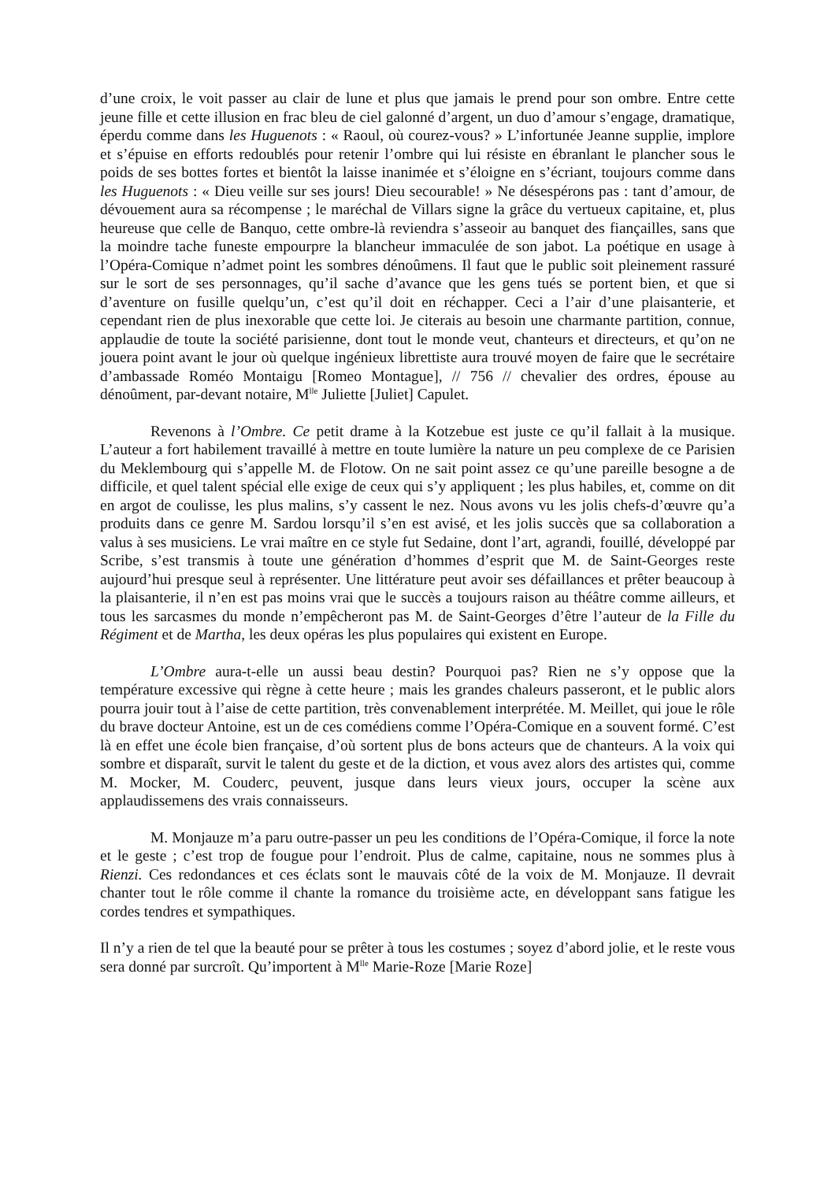d’une croix, le voit passer au clair de lune et plus que jamais le prend pour son ombre. Entre cette jeune fille et cette illusion en frac bleu de ciel galonné d’argent, un duo d’amour s’engage, dramatique, éperdu comme dans les Huguenots : « Raoul, où courez-vous? » L’infortunée Jeanne supplie, implore et s’épuise en efforts redoublés pour retenir l’ombre qui lui résiste en ébranlant le plancher sous le poids de ses bottes fortes et bientôt la laisse inanimée et s’éloigne en s’écriant, toujours comme dans les Huguenots : « Dieu veille sur ses jours! Dieu secourable! » Ne désespérons pas : tant d’amour, de dévouement aura sa récompense ; le maréchal de Villars signe la grâce du vertueux capitaine, et, plus heureuse que celle de Banquo, cette ombre-là reviendra s’asseoir au banquet des fiançailles, sans que la moindre tache funeste empourpre la blancheur immaculée de son jabot. La poétique en usage à l’Opéra-Comique n’admet point les sombres dénoûmens. Il faut que le public soit pleinement rassuré sur le sort de ses personnages, qu’il sache d’avance que les gens tués se portent bien, et que si d’aventure on fusille quelqu’un, c’est qu’il doit en réchapper. Ceci a l’air d’une plaisanterie, et cependant rien de plus inexorable que cette loi. Je citerais au besoin une charmante partition, connue, applaudie de toute la société parisienne, dont tout le monde veut, chanteurs et directeurs, et qu’on ne jouera point avant le jour où quelque ingénieux librettiste aura trouvé moyen de faire que le secrétaire d’ambassade Roméo Montaigu [Romeo Montague], // 756 // chevalier des ordres, épouse au dénoûment, par-devant notaire, M<sup>lle</sup> Juliette [Juliet] Capulet.
Revenons à l’Ombre. Ce petit drame à la Kotzebue est juste ce qu’il fallait à la musique. L’auteur a fort habilement travaillé à mettre en toute lumière la nature un peu complexe de ce Parisien du Meklembourg qui s’appelle M. de Flotow. On ne sait point assez ce qu’une pareille besogne a de difficile, et quel talent spécial elle exige de ceux qui s’y appliquent ; les plus habiles, et, comme on dit en argot de coulisse, les plus malins, s’y cassent le nez. Nous avons vu les jolis chefs-d’œuvre qu’a produits dans ce genre M. Sardou lorsqu’il s’en est avisé, et les jolis succès que sa collaboration a valus à ses musiciens. Le vrai maître en ce style fut Sedaine, dont l’art, agrandi, fouillé, développé par Scribe, s’est transmis à toute une génération d’hommes d’esprit que M. de Saint-Georges reste aujourd’hui presque seul à représenter. Une littérature peut avoir ses défaillances et prêter beaucoup à la plaisanterie, il n’en est pas moins vrai que le succès a toujours raison au théâtre comme ailleurs, et tous les sarcasmes du monde n’empêcheront pas M. de Saint-Georges d’être l’auteur de la Fille du Régiment et de Martha, les deux opéras les plus populaires qui existent en Europe.
L’Ombre aura-t-elle un aussi beau destin? Pourquoi pas? Rien ne s’y oppose que la température excessive qui règne à cette heure ; mais les grandes chaleurs passeront, et le public alors pourra jouir tout à l’aise de cette partition, très convenablement interprétée. M. Meillet, qui joue le rôle du brave docteur Antoine, est un de ces comédiens comme l’Opéra-Comique en a souvent formé. C’est là en effet une école bien française, d’où sortent plus de bons acteurs que de chanteurs. A la voix qui sombre et disparaît, survit le talent du geste et de la diction, et vous avez alors des artistes qui, comme M. Mocker, M. Couderc, peuvent, jusque dans leurs vieux jours, occuper la scène aux applaudissemens des vrais connaisseurs.
M. Monjauze m’a paru outre-passer un peu les conditions de l’Opéra-Comique, il force la note et le geste ; c’est trop de fougue pour l’endroit. Plus de calme, capitaine, nous ne sommes plus à Rienzi. Ces redondances et ces éclats sont le mauvais côté de la voix de M. Monjauze. Il devrait chanter tout le rôle comme il chante la romance du troisième acte, en développant sans fatigue les cordes tendres et sympathiques.
Il n’y a rien de tel que la beauté pour se prêter à tous les costumes ; soyez d’abord jolie, et le reste vous sera donné par surcroît. Qu’importent à M<sup>lle</sup> Marie-Roze [Marie Roze]